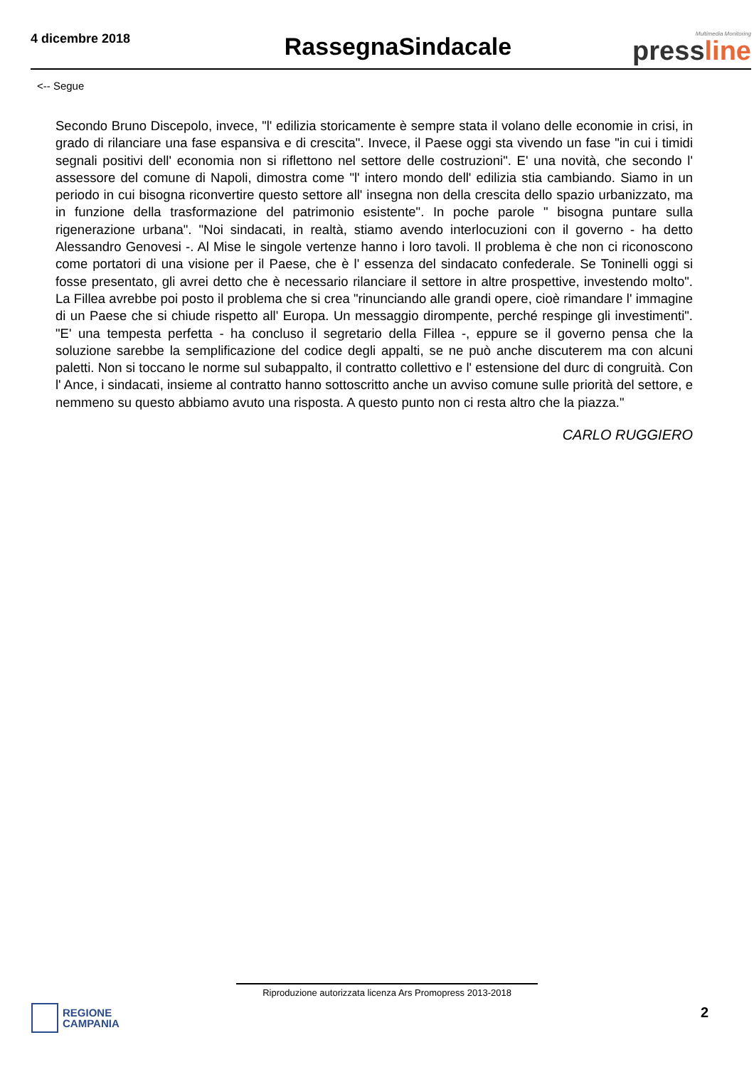4 dicembre 2018
RassegnaSindacale
Multimedia Monitoring
pressline
<-- Segue
Secondo Bruno Discepolo, invece, "l' edilizia storicamente è sempre stata il volano delle economie in crisi, in grado di rilanciare una fase espansiva e di crescita". Invece, il Paese oggi sta vivendo un fase "in cui i timidi segnali positivi dell' economia non si riflettono nel settore delle costruzioni". E' una novità, che secondo l' assessore del comune di Napoli, dimostra come "l' intero mondo dell' edilizia stia cambiando. Siamo in un periodo in cui bisogna riconvertire questo settore all' insegna non della crescita dello spazio urbanizzato, ma in funzione della trasformazione del patrimonio esistente". In poche parole " bisogna puntare sulla rigenerazione urbana". "Noi sindacati, in realtà, stiamo avendo interlocuzioni con il governo - ha detto Alessandro Genovesi -. Al Mise le singole vertenze hanno i loro tavoli. Il problema è che non ci riconoscono come portatori di una visione per il Paese, che è l' essenza del sindacato confederale. Se Toninelli oggi si fosse presentato, gli avrei detto che è necessario rilanciare il settore in altre prospettive, investendo molto". La Fillea avrebbe poi posto il problema che si crea "rinunciando alle grandi opere, cioè rimandare l' immagine di un Paese che si chiude rispetto all' Europa. Un messaggio dirompente, perché respinge gli investimenti". "E' una tempesta perfetta - ha concluso il segretario della Fillea -, eppure se il governo pensa che la soluzione sarebbe la semplificazione del codice degli appalti, se ne può anche discuterem ma con alcuni paletti. Non si toccano le norme sul subappalto, il contratto collettivo e l' estensione del durc di congruità. Con l' Ance, i sindacati, insieme al contratto hanno sottoscritto anche un avviso comune sulle priorità del settore, e nemmeno su questo abbiamo avuto una risposta. A questo punto non ci resta altro che la piazza."
CARLO RUGGIERO
Riproduzione autorizzata licenza Ars Promopress 2013-2018
REGIONE
CAMPANIA
2